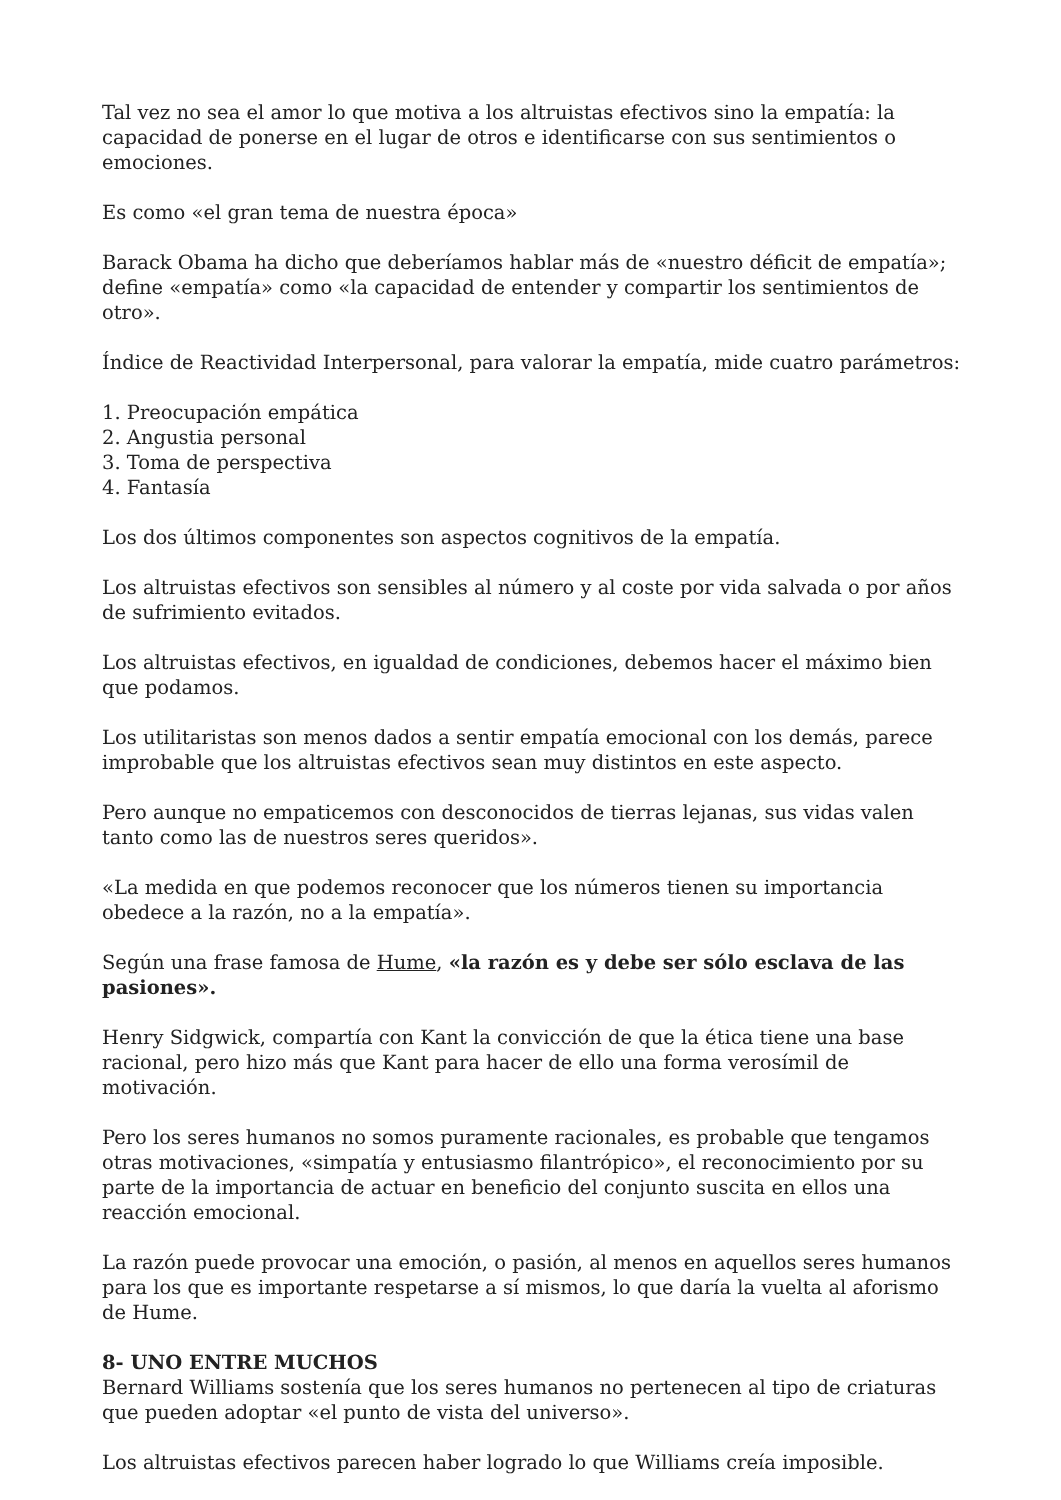Tal vez no sea el amor lo que motiva a los altruistas efectivos sino la empatía: la capacidad de ponerse en el lugar de otros e identificarse con sus sentimientos o emociones.
Es como «el gran tema de nuestra época»
Barack Obama ha dicho que deberíamos hablar más de «nuestro déficit de empatía»; define «empatía» como «la capacidad de entender y compartir los sentimientos de otro».
Índice de Reactividad Interpersonal, para valorar la empatía, mide cuatro parámetros:
1. Preocupación empática
2. Angustia personal
3. Toma de perspectiva
4. Fantasía
Los dos últimos componentes son aspectos cognitivos de la empatía.
Los altruistas efectivos son sensibles al número y al coste por vida salvada o por años de sufrimiento evitados.
Los altruistas efectivos, en igualdad de condiciones, debemos hacer el máximo bien que podamos.
Los utilitaristas son menos dados a sentir empatía emocional con los demás, parece improbable que los altruistas efectivos sean muy distintos en este aspecto.
Pero aunque no empaticemos con desconocidos de tierras lejanas, sus vidas valen tanto como las de nuestros seres queridos».
«La medida en que podemos reconocer que los números tienen su importancia obedece a la razón, no a la empatía».
Según una frase famosa de Hume, «la razón es y debe ser sólo esclava de las pasiones».
Henry Sidgwick, compartía con Kant la convicción de que la ética tiene una base racional, pero hizo más que Kant para hacer de ello una forma verosímil de motivación.
Pero los seres humanos no somos puramente racionales, es probable que tengamos otras motivaciones, «simpatía y entusiasmo filantrópico», el reconocimiento por su parte de la importancia de actuar en beneficio del conjunto suscita en ellos una reacción emocional.
La razón puede provocar una emoción, o pasión, al menos en aquellos seres humanos para los que es importante respetarse a sí mismos, lo que daría la vuelta al aforismo de Hume.
8- UNO ENTRE MUCHOS
Bernard Williams sostenía que los seres humanos no pertenecen al tipo de criaturas que pueden adoptar «el punto de vista del universo».
Los altruistas efectivos parecen haber logrado lo que Williams creía imposible.